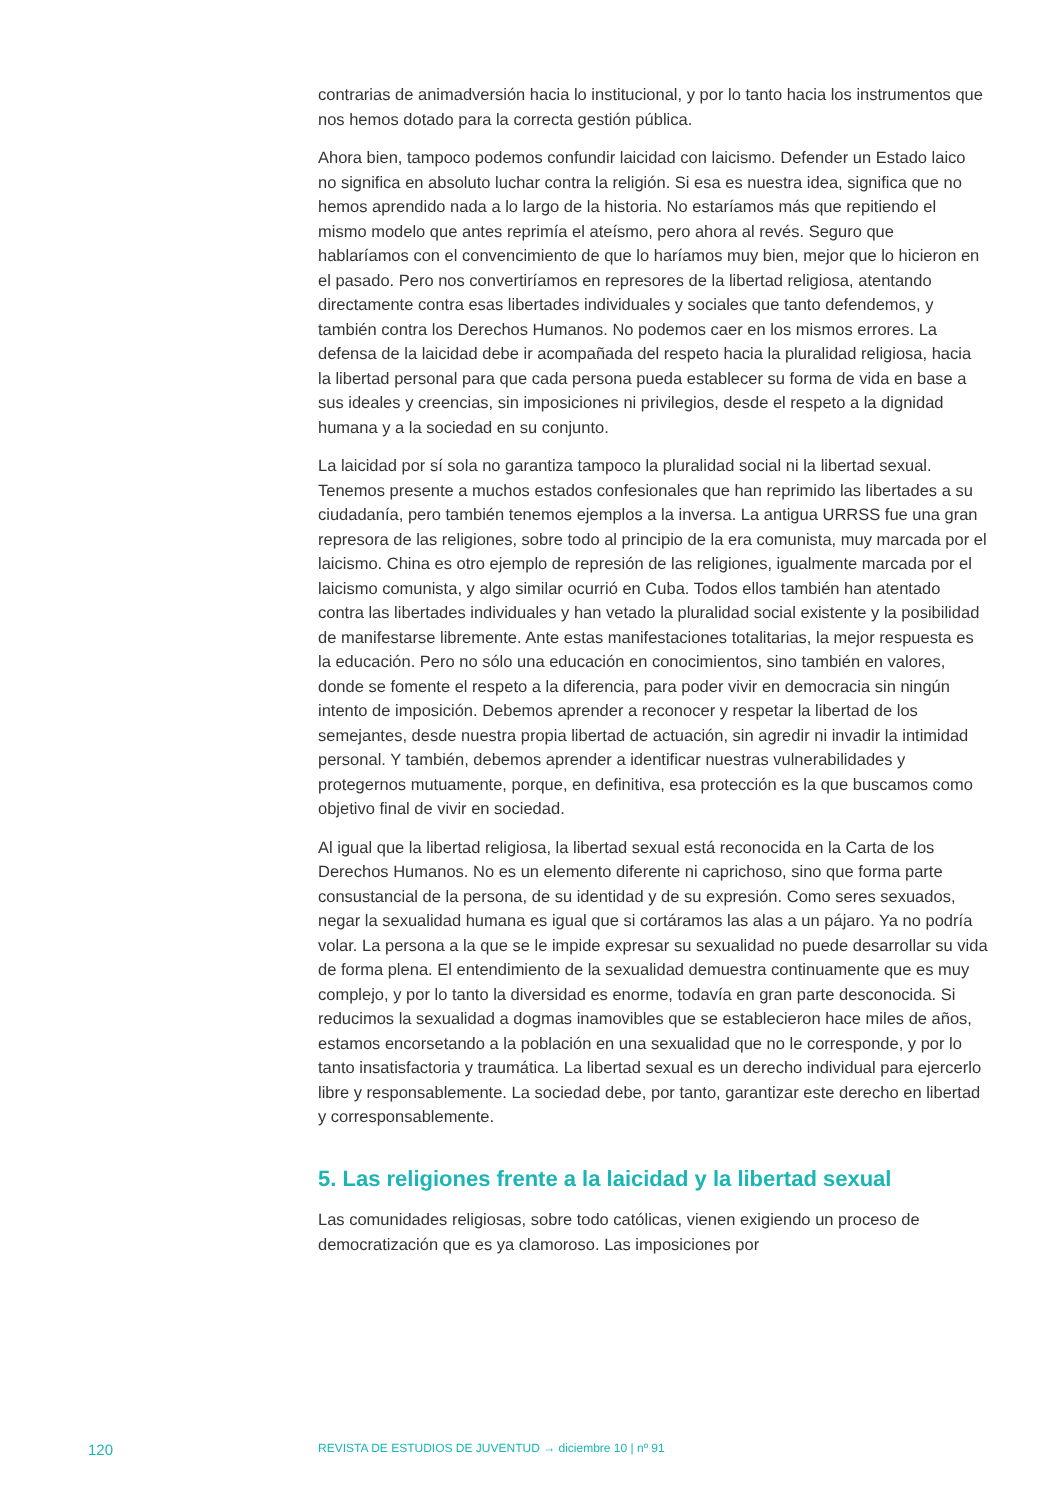contrarias de animadversión hacia lo institucional, y por lo tanto hacia los instrumentos que nos hemos dotado para la correcta gestión pública.
Ahora bien, tampoco podemos confundir laicidad con laicismo. Defender un Estado laico no significa en absoluto luchar contra la religión. Si esa es nuestra idea, significa que no hemos aprendido nada a lo largo de la historia. No estaríamos más que repitiendo el mismo modelo que antes reprimía el ateísmo, pero ahora al revés. Seguro que hablaríamos con el convencimiento de que lo haríamos muy bien, mejor que lo hicieron en el pasado. Pero nos convertiríamos en represores de la libertad religiosa, atentando directamente contra esas libertades individuales y sociales que tanto defendemos, y también contra los Derechos Humanos. No podemos caer en los mismos errores. La defensa de la laicidad debe ir acompañada del respeto hacia la pluralidad religiosa, hacia la libertad personal para que cada persona pueda establecer su forma de vida en base a sus ideales y creencias, sin imposiciones ni privilegios, desde el respeto a la dignidad humana y a la sociedad en su conjunto.
La laicidad por sí sola no garantiza tampoco la pluralidad social ni la libertad sexual. Tenemos presente a muchos estados confesionales que han reprimido las libertades a su ciudadanía, pero también tenemos ejemplos a la inversa. La antigua URRSS fue una gran represora de las religiones, sobre todo al principio de la era comunista, muy marcada por el laicismo. China es otro ejemplo de represión de las religiones, igualmente marcada por el laicismo comunista, y algo similar ocurrió en Cuba. Todos ellos también han atentado contra las libertades individuales y han vetado la pluralidad social existente y la posibilidad de manifestarse libremente. Ante estas manifestaciones totalitarias, la mejor respuesta es la educación. Pero no sólo una educación en conocimientos, sino también en valores, donde se fomente el respeto a la diferencia, para poder vivir en democracia sin ningún intento de imposición. Debemos aprender a reconocer y respetar la libertad de los semejantes, desde nuestra propia libertad de actuación, sin agredir ni invadir la intimidad personal. Y también, debemos aprender a identificar nuestras vulnerabilidades y protegernos mutuamente, porque, en definitiva, esa protección es la que buscamos como objetivo final de vivir en sociedad.
Al igual que la libertad religiosa, la libertad sexual está reconocida en la Carta de los Derechos Humanos. No es un elemento diferente ni caprichoso, sino que forma parte consustancial de la persona, de su identidad y de su expresión. Como seres sexuados, negar la sexualidad humana es igual que si cortáramos las alas a un pájaro. Ya no podría volar. La persona a la que se le impide expresar su sexualidad no puede desarrollar su vida de forma plena. El entendimiento de la sexualidad demuestra continuamente que es muy complejo, y por lo tanto la diversidad es enorme, todavía en gran parte desconocida. Si reducimos la sexualidad a dogmas inamovibles que se establecieron hace miles de años, estamos encorsetando a la población en una sexualidad que no le corresponde, y por lo tanto insatisfactoria y traumática. La libertad sexual es un derecho individual para ejercerlo libre y responsablemente. La sociedad debe, por tanto, garantizar este derecho en libertad y corresponsablemente.
5. Las religiones frente a la laicidad y la libertad sexual
Las comunidades religiosas, sobre todo católicas, vienen exigiendo un proceso de democratización que es ya clamoroso. Las imposiciones por
120 REVISTA DE ESTUDIOS DE JUVENTUD → diciembre 10 | nº 91